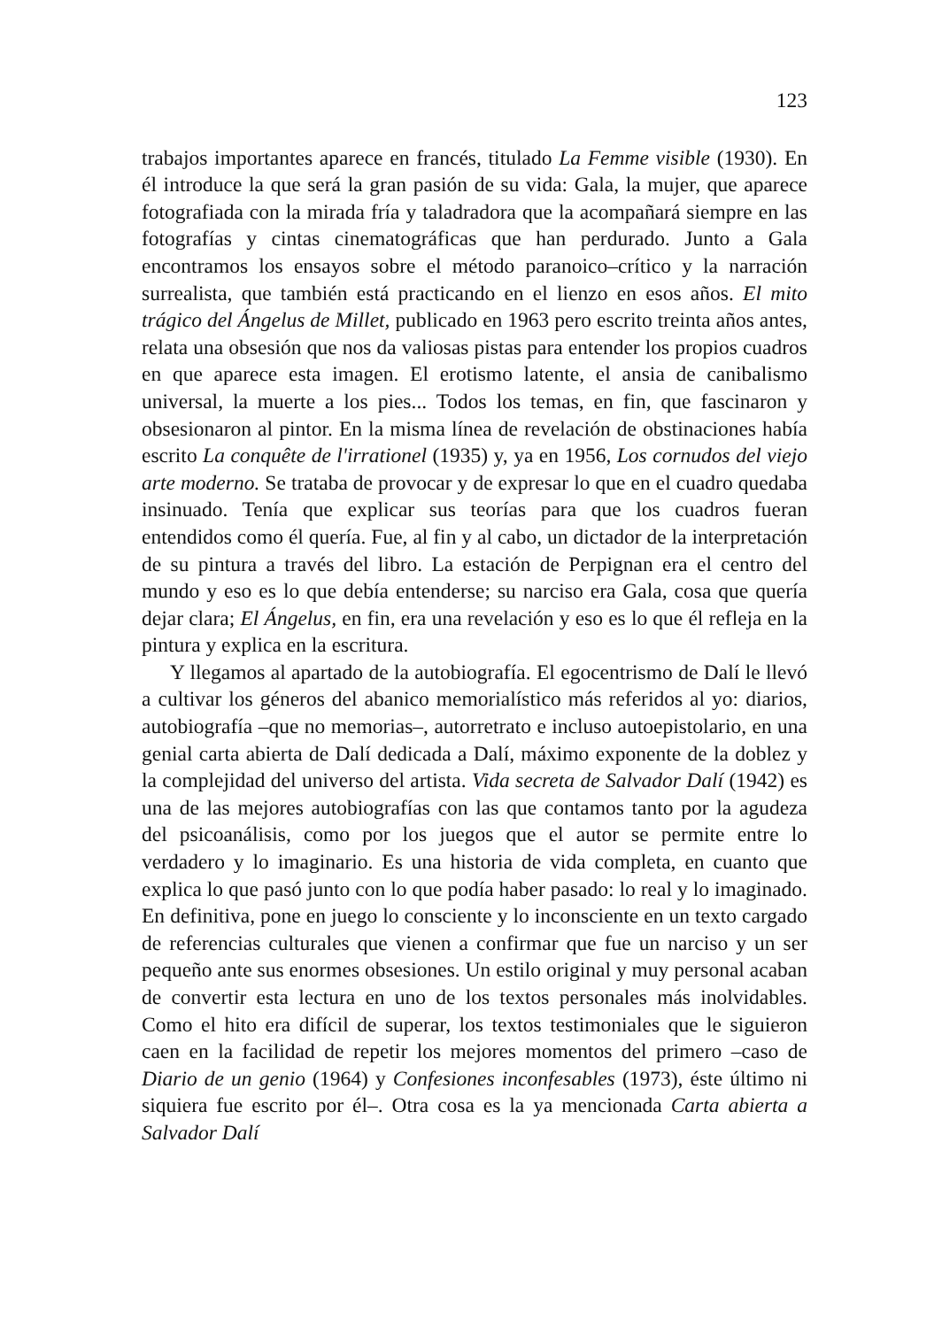123
trabajos importantes aparece en francés, titulado La Femme visible (1930). En él introduce la que será la gran pasión de su vida: Gala, la mujer, que aparece fotografiada con la mirada fría y taladradora que la acompañará siempre en las fotografías y cintas cinematográficas que han perdurado. Junto a Gala encontramos los ensayos sobre el método paranoico–crítico y la narración surrealista, que también está practicando en el lienzo en esos años. El mito trágico del Ángelus de Millet, publicado en 1963 pero escrito treinta años antes, relata una obsesión que nos da valiosas pistas para entender los propios cuadros en que aparece esta imagen. El erotismo latente, el ansia de canibalismo universal, la muerte a los pies... Todos los temas, en fin, que fascinaron y obsesionaron al pintor. En la misma línea de revelación de obstinaciones había escrito La conquête de l'irrationel (1935) y, ya en 1956, Los cornudos del viejo arte moderno. Se trataba de provocar y de expresar lo que en el cuadro quedaba insinuado. Tenía que explicar sus teorías para que los cuadros fueran entendidos como él quería. Fue, al fin y al cabo, un dictador de la interpretación de su pintura a través del libro. La estación de Perpignan era el centro del mundo y eso es lo que debía entenderse; su narciso era Gala, cosa que quería dejar clara; El Ángelus, en fin, era una revelación y eso es lo que él refleja en la pintura y explica en la escritura.
Y llegamos al apartado de la autobiografía. El egocentrismo de Dalí le llevó a cultivar los géneros del abanico memorialístico más referidos al yo: diarios, autobiografía –que no memorias–, autorretrato e incluso autoepistolario, en una genial carta abierta de Dalí dedicada a Dalí, máximo exponente de la doblez y la complejidad del universo del artista. Vida secreta de Salvador Dalí (1942) es una de las mejores autobiografías con las que contamos tanto por la agudeza del psicoanálisis, como por los juegos que el autor se permite entre lo verdadero y lo imaginario. Es una historia de vida completa, en cuanto que explica lo que pasó junto con lo que podía haber pasado: lo real y lo imaginado. En definitiva, pone en juego lo consciente y lo inconsciente en un texto cargado de referencias culturales que vienen a confirmar que fue un narciso y un ser pequeño ante sus enormes obsesiones. Un estilo original y muy personal acaban de convertir esta lectura en uno de los textos personales más inolvidables. Como el hito era difícil de superar, los textos testimoniales que le siguieron caen en la facilidad de repetir los mejores momentos del primero –caso de Diario de un genio (1964) y Confesiones inconfesables (1973), éste último ni siquiera fue escrito por él–. Otra cosa es la ya mencionada Carta abierta a Salvador Dalí